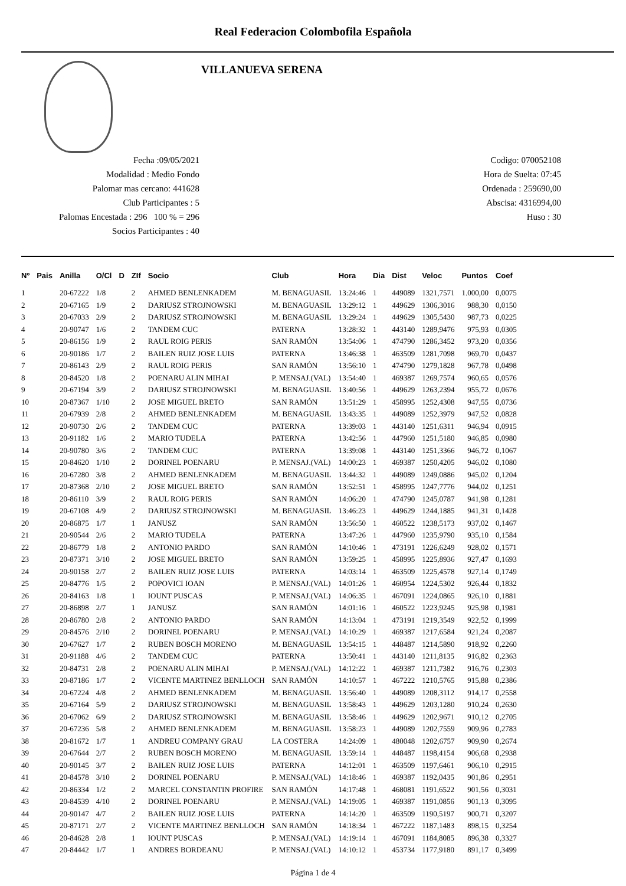Real Federacion Colombofila Española
VILLANUEVA SERENA
Fecha :09/05/2021
Modalidad : Medio Fondo
Palomar mas cercano: 441628
Club Participantes : 5
Palomas Encestada : 296 100 % = 296
Socios Participantes : 40
Codigo: 070052108
Hora de Suelta: 07:45
Ordenada : 259690,00
Abscisa: 4316994,00
Huso : 30
| Nº | Pais | Anilla | O/Cl | D | ZIf | Socio | Club | Hora | Dia | Dist | Veloc | Puntos | Coef |
| --- | --- | --- | --- | --- | --- | --- | --- | --- | --- | --- | --- | --- | --- |
| 1 | | 20-67222 | 1/8 | | 2 | AHMED BENLENKADEM | M. BENAGUASIL | 13:24:46 | 1 | 449089 | 1321,7571 | 1.000,00 | 0,0075 |
| 2 | | 20-67165 | 1/9 | | 2 | DARIUSZ STROJNOWSKI | M. BENAGUASIL | 13:29:12 | 1 | 449629 | 1306,3016 | 988,30 | 0,0150 |
| 3 | | 20-67033 | 2/9 | | 2 | DARIUSZ STROJNOWSKI | M. BENAGUASIL | 13:29:24 | 1 | 449629 | 1305,5430 | 987,73 | 0,0225 |
| 4 | | 20-90747 | 1/6 | | 2 | TANDEM CUC | PATERNA | 13:28:32 | 1 | 443140 | 1289,9476 | 975,93 | 0,0305 |
| 5 | | 20-86156 | 1/9 | | 2 | RAUL ROIG PERIS | SAN RAMÓN | 13:54:06 | 1 | 474790 | 1286,3452 | 973,20 | 0,0356 |
| 6 | | 20-90186 | 1/7 | | 2 | BAILEN RUIZ JOSE LUIS | PATERNA | 13:46:38 | 1 | 463509 | 1281,7098 | 969,70 | 0,0437 |
| 7 | | 20-86143 | 2/9 | | 2 | RAUL ROIG PERIS | SAN RAMÓN | 13:56:10 | 1 | 474790 | 1279,1828 | 967,78 | 0,0498 |
| 8 | | 20-84520 | 1/8 | | 2 | POENARU ALIN MIHAI | P. MENSAJ.(VAL) | 13:54:40 | 1 | 469387 | 1269,7574 | 960,65 | 0,0576 |
| 9 | | 20-67194 | 3/9 | | 2 | DARIUSZ STROJNOWSKI | M. BENAGUASIL | 13:40:56 | 1 | 449629 | 1263,2394 | 955,72 | 0,0676 |
| 10 | | 20-87367 | 1/10 | | 2 | JOSE MIGUEL BRETO | SAN RAMÓN | 13:51:29 | 1 | 458995 | 1252,4308 | 947,55 | 0,0736 |
| 11 | | 20-67939 | 2/8 | | 2 | AHMED BENLENKADEM | M. BENAGUASIL | 13:43:35 | 1 | 449089 | 1252,3979 | 947,52 | 0,0828 |
| 12 | | 20-90730 | 2/6 | | 2 | TANDEM CUC | PATERNA | 13:39:03 | 1 | 443140 | 1251,6311 | 946,94 | 0,0915 |
| 13 | | 20-91182 | 1/6 | | 2 | MARIO TUDELA | PATERNA | 13:42:56 | 1 | 447960 | 1251,5180 | 946,85 | 0,0980 |
| 14 | | 20-90780 | 3/6 | | 2 | TANDEM CUC | PATERNA | 13:39:08 | 1 | 443140 | 1251,3366 | 946,72 | 0,1067 |
| 15 | | 20-84620 | 1/10 | | 2 | DORINEL POENARU | P. MENSAJ.(VAL) | 14:00:23 | 1 | 469387 | 1250,4205 | 946,02 | 0,1080 |
| 16 | | 20-67280 | 3/8 | | 2 | AHMED BENLENKADEM | M. BENAGUASIL | 13:44:32 | 1 | 449089 | 1249,0886 | 945,02 | 0,1204 |
| 17 | | 20-87368 | 2/10 | | 2 | JOSE MIGUEL BRETO | SAN RAMÓN | 13:52:51 | 1 | 458995 | 1247,7776 | 944,02 | 0,1251 |
| 18 | | 20-86110 | 3/9 | | 2 | RAUL ROIG PERIS | SAN RAMÓN | 14:06:20 | 1 | 474790 | 1245,0787 | 941,98 | 0,1281 |
| 19 | | 20-67108 | 4/9 | | 2 | DARIUSZ STROJNOWSKI | M. BENAGUASIL | 13:46:23 | 1 | 449629 | 1244,1885 | 941,31 | 0,1428 |
| 20 | | 20-86875 | 1/7 | | 1 | JANUSZ | SAN RAMÓN | 13:56:50 | 1 | 460522 | 1238,5173 | 937,02 | 0,1467 |
| 21 | | 20-90544 | 2/6 | | 2 | MARIO TUDELA | PATERNA | 13:47:26 | 1 | 447960 | 1235,9790 | 935,10 | 0,1584 |
| 22 | | 20-86779 | 1/8 | | 2 | ANTONIO PARDO | SAN RAMÓN | 14:10:46 | 1 | 473191 | 1226,6249 | 928,02 | 0,1571 |
| 23 | | 20-87371 | 3/10 | | 2 | JOSE MIGUEL BRETO | SAN RAMÓN | 13:59:25 | 1 | 458995 | 1225,8936 | 927,47 | 0,1693 |
| 24 | | 20-90158 | 2/7 | | 2 | BAILEN RUIZ JOSE LUIS | PATERNA | 14:03:14 | 1 | 463509 | 1225,4578 | 927,14 | 0,1749 |
| 25 | | 20-84776 | 1/5 | | 2 | POPOVICI IOAN | P. MENSAJ.(VAL) | 14:01:26 | 1 | 460954 | 1224,5302 | 926,44 | 0,1832 |
| 26 | | 20-84163 | 1/8 | | 1 | IOUNT PUSCAS | P. MENSAJ.(VAL) | 14:06:35 | 1 | 467091 | 1224,0865 | 926,10 | 0,1881 |
| 27 | | 20-86898 | 2/7 | | 1 | JANUSZ | SAN RAMÓN | 14:01:16 | 1 | 460522 | 1223,9245 | 925,98 | 0,1981 |
| 28 | | 20-86780 | 2/8 | | 2 | ANTONIO PARDO | SAN RAMÓN | 14:13:04 | 1 | 473191 | 1219,3549 | 922,52 | 0,1999 |
| 29 | | 20-84576 | 2/10 | | 2 | DORINEL POENARU | P. MENSAJ.(VAL) | 14:10:29 | 1 | 469387 | 1217,6584 | 921,24 | 0,2087 |
| 30 | | 20-67627 | 1/7 | | 2 | RUBEN BOSCH MORENO | M. BENAGUASIL | 13:54:15 | 1 | 448487 | 1214,5890 | 918,92 | 0,2260 |
| 31 | | 20-91188 | 4/6 | | 2 | TANDEM CUC | PATERNA | 13:50:41 | 1 | 443140 | 1211,8135 | 916,82 | 0,2363 |
| 32 | | 20-84731 | 2/8 | | 2 | POENARU ALIN MIHAI | P. MENSAJ.(VAL) | 14:12:22 | 1 | 469387 | 1211,7382 | 916,76 | 0,2303 |
| 33 | | 20-87186 | 1/7 | | 2 | VICENTE MARTINEZ BENLLOCH | SAN RAMÓN | 14:10:57 | 1 | 467222 | 1210,5765 | 915,88 | 0,2386 |
| 34 | | 20-67224 | 4/8 | | 2 | AHMED BENLENKADEM | M. BENAGUASIL | 13:56:40 | 1 | 449089 | 1208,3112 | 914,17 | 0,2558 |
| 35 | | 20-67164 | 5/9 | | 2 | DARIUSZ STROJNOWSKI | M. BENAGUASIL | 13:58:43 | 1 | 449629 | 1203,1280 | 910,24 | 0,2630 |
| 36 | | 20-67062 | 6/9 | | 2 | DARIUSZ STROJNOWSKI | M. BENAGUASIL | 13:58:46 | 1 | 449629 | 1202,9671 | 910,12 | 0,2705 |
| 37 | | 20-67236 | 5/8 | | 2 | AHMED BENLENKADEM | M. BENAGUASIL | 13:58:23 | 1 | 449089 | 1202,7559 | 909,96 | 0,2783 |
| 38 | | 20-81672 | 1/7 | | 1 | ANDREU COMPANY GRAU | LA COSTERA | 14:24:09 | 1 | 480048 | 1202,6757 | 909,90 | 0,2674 |
| 39 | | 20-67644 | 2/7 | | 2 | RUBEN BOSCH MORENO | M. BENAGUASIL | 13:59:14 | 1 | 448487 | 1198,4154 | 906,68 | 0,2938 |
| 40 | | 20-90145 | 3/7 | | 2 | BAILEN RUIZ JOSE LUIS | PATERNA | 14:12:01 | 1 | 463509 | 1197,6461 | 906,10 | 0,2915 |
| 41 | | 20-84578 | 3/10 | | 2 | DORINEL POENARU | P. MENSAJ.(VAL) | 14:18:46 | 1 | 469387 | 1192,0435 | 901,86 | 0,2951 |
| 42 | | 20-86334 | 1/2 | | 2 | MARCEL CONSTANTIN PROFIRE | SAN RAMÓN | 14:17:48 | 1 | 468081 | 1191,6522 | 901,56 | 0,3031 |
| 43 | | 20-84539 | 4/10 | | 2 | DORINEL POENARU | P. MENSAJ.(VAL) | 14:19:05 | 1 | 469387 | 1191,0856 | 901,13 | 0,3095 |
| 44 | | 20-90147 | 4/7 | | 2 | BAILEN RUIZ JOSE LUIS | PATERNA | 14:14:20 | 1 | 463509 | 1190,5197 | 900,71 | 0,3207 |
| 45 | | 20-87171 | 2/7 | | 2 | VICENTE MARTINEZ BENLLOCH | SAN RAMÓN | 14:18:34 | 1 | 467222 | 1187,1483 | 898,15 | 0,3254 |
| 46 | | 20-84628 | 2/8 | | 1 | IOUNT PUSCAS | P. MENSAJ.(VAL) | 14:19:14 | 1 | 467091 | 1184,8085 | 896,38 | 0,3327 |
| 47 | | 20-84442 | 1/7 | | 1 | ANDRES BORDEANU | P. MENSAJ.(VAL) | 14:10:12 | 1 | 453734 | 1177,9180 | 891,17 | 0,3499 |
Página 1 de 4